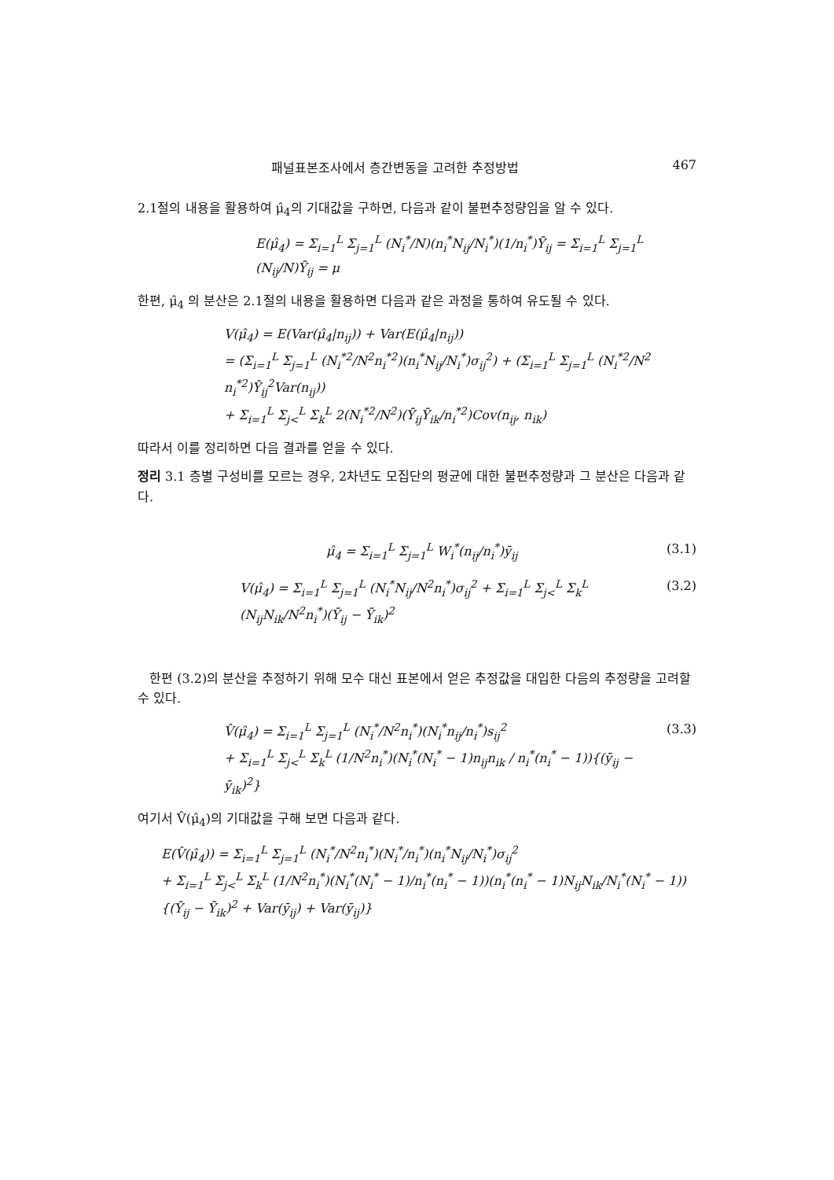패널표본조사에서 층간변동을 고려한 추정방법 467
2.1절의 내용을 활용하여 μ̂<sub>4</sub>의 기대값을 구하면, 다음과 같이 불편추정량임을 알 수 있다.
E(μ̂<sub>4</sub>) = Σ<sub>i=1</sub><sup>L</sup> Σ<sub>j=1</sub><sup>L</sup> (N<sub>i</sub><sup>*</sup>/N)(n<sub>i</sub><sup>*</sup>N<sub>ij</sub>/N<sub>i</sub><sup>*</sup>)(1/n<sub>i</sub><sup>*</sup>)Ȳ<sub>ij</sub> = Σ<sub>i=1</sub><sup>L</sup> Σ<sub>j=1</sub><sup>L</sup> (N<sub>ij</sub>/N)Ȳ<sub>ij</sub> = μ
한편, μ̂<sub>4</sub> 의 분산은 2.1절의 내용을 활용하면 다음과 같은 과정을 통하여 유도될 수 있다.
V(μ̂<sub>4</sub>) = E(Var(μ̂<sub>4</sub>|n<sub>ij</sub>)) + Var(E(μ̂<sub>4</sub>|n<sub>ij</sub>))
= (Σ<sub>i=1</sub><sup>L</sup> Σ<sub>j=1</sub><sup>L</sup> (N<sub>i</sub><sup>*2</sup>/N<sup>2</sup>n<sub>i</sub><sup>*2</sup>)(n<sub>i</sub><sup>*</sup>N<sub>ij</sub>/N<sub>i</sub><sup>*</sup>)σ<sub>ij</sub><sup>2</sup>) + (Σ<sub>i=1</sub><sup>L</sup> Σ<sub>j=1</sub><sup>L</sup> (N<sub>i</sub><sup>*2</sup>/N<sup>2</sup> n<sub>i</sub><sup>*2</sup>)Ȳ<sub>ij</sub><sup>2</sup>Var(n<sub>ij</sub>))
+ Σ<sub>i=1</sub><sup>L</sup> Σ<sub>j<</sub><sup>L</sup> Σ<sub>k</sub><sup>L</sup> 2(N<sub>i</sub><sup>*2</sup>/N<sup>2</sup>)(Ȳ<sub>ij</sub>Ȳ<sub>ik</sub>/n<sub>i</sub><sup>*2</sup>)Cov(n<sub>ij</sub>, n<sub>ik</sub>)
따라서 이를 정리하면 다음 결과를 얻을 수 있다.
정리 3.1 층별 구성비를 모르는 경우, 2차년도 모집단의 평균에 대한 불편추정량과 그 분산은 다음과 같다.
μ̂<sub>4</sub> = Σ<sub>i=1</sub><sup>L</sup> Σ<sub>j=1</sub><sup>L</sup> W<sub>i</sub><sup>*</sup>(n<sub>ij</sub>/n<sub>i</sub><sup>*</sup>)ȳ<sub>ij</sub>
(3.1)
V(μ̂<sub>4</sub>) = Σ<sub>i=1</sub><sup>L</sup> Σ<sub>j=1</sub><sup>L</sup> (N<sub>i</sub><sup>*</sup>N<sub>ij</sub>/N<sup>2</sup>n<sub>i</sub><sup>*</sup>)σ<sub>ij</sub><sup>2</sup> + Σ<sub>i=1</sub><sup>L</sup> Σ<sub>j<</sub><sup>L</sup> Σ<sub>k</sub><sup>L</sup> (N<sub>ij</sub>N<sub>ik</sub>/N<sup>2</sup>n<sub>i</sub><sup>*</sup>)(Ȳ<sub>ij</sub> − Ȳ<sub>ik</sub>)<sup>2</sup>
(3.2)
한편 (3.2)의 분산을 추정하기 위해 모수 대신 표본에서 얻은 추정값을 대입한 다음의 추정량을 고려할 수 있다.
V̂(μ̂<sub>4</sub>) = Σ<sub>i=1</sub><sup>L</sup> Σ<sub>j=1</sub><sup>L</sup> (N<sub>i</sub><sup>*</sup>/N<sup>2</sup>n<sub>i</sub><sup>*</sup>)(N<sub>i</sub><sup>*</sup>n<sub>ij</sub>/n<sub>i</sub><sup>*</sup>)s<sub>ij</sub><sup>2</sup>
+ Σ<sub>i=1</sub><sup>L</sup> Σ<sub>j<</sub><sup>L</sup> Σ<sub>k</sub><sup>L</sup> (1/N<sup>2</sup>n<sub>i</sub><sup>*</sup>)(N<sub>i</sub><sup>*</sup>(N<sub>i</sub><sup>*</sup> − 1)n<sub>ij</sub>n<sub>ik</sub> / n<sub>i</sub><sup>*</sup>(n<sub>i</sub><sup>*</sup> − 1)){(ȳ<sub>ij</sub> − ȳ<sub>ik</sub>)<sup>2</sup>}
(3.3)
여기서 V̂(μ̂<sub>4</sub>)의 기대값을 구해 보면 다음과 같다.
E(V̂(μ̂<sub>4</sub>)) = Σ<sub>i=1</sub><sup>L</sup> Σ<sub>j=1</sub><sup>L</sup> (N<sub>i</sub><sup>*</sup>/N<sup>2</sup>n<sub>i</sub><sup>*</sup>)(N<sub>i</sub><sup>*</sup>/n<sub>i</sub><sup>*</sup>)(n<sub>i</sub><sup>*</sup>N<sub>ij</sub>/N<sub>i</sub><sup>*</sup>)σ<sub>ij</sub><sup>2</sup>
+ Σ<sub>i=1</sub><sup>L</sup> Σ<sub>j<</sub><sup>L</sup> Σ<sub>k</sub><sup>L</sup> (1/N<sup>2</sup>n<sub>i</sub><sup>*</sup>)(N<sub>i</sub><sup>*</sup>(N<sub>i</sub><sup>*</sup> − 1)/n<sub>i</sub><sup>*</sup>(n<sub>i</sub><sup>*</sup> − 1))(n<sub>i</sub><sup>*</sup>(n<sub>i</sub><sup>*</sup> − 1)N<sub>ij</sub>N<sub>ik</sub>/N<sub>i</sub><sup>*</sup>(N<sub>i</sub><sup>*</sup> − 1)){(Ȳ<sub>ij</sub> − Ȳ<sub>ik</sub>)<sup>2</sup> + Var(ȳ<sub>ij</sub>) + Var(ȳ<sub>ij</sub>)}